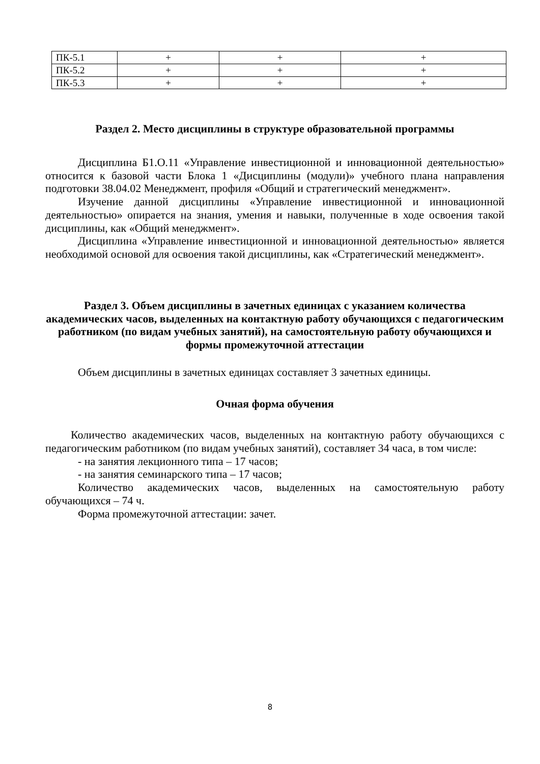| ПК-5.1 | + | + | + |
| ПК-5.2 | + | + | + |
| ПК-5.3 | + | + | + |
Раздел 2. Место дисциплины в структуре образовательной программы
Дисциплина Б1.О.11 «Управление инвестиционной и инновационной деятельностью» относится к базовой части Блока 1 «Дисциплины (модули)» учебного плана направления подготовки 38.04.02 Менеджмент, профиля «Общий и стратегический менеджмент».
Изучение данной дисциплины «Управление инвестиционной и инновационной деятельностью» опирается на знания, умения и навыки, полученные в ходе освоения такой дисциплины, как «Общий менеджмент».
Дисциплина «Управление инвестиционной и инновационной деятельностью» является необходимой основой для освоения такой дисциплины, как «Стратегический менеджмент».
Раздел 3. Объем дисциплины в зачетных единицах с указанием количества академических часов, выделенных на контактную работу обучающихся с педагогическим работником (по видам учебных занятий), на самостоятельную работу обучающихся и формы промежуточной аттестации
Объем дисциплины в зачетных единицах составляет 3 зачетных единицы.
Очная форма обучения
Количество академических часов, выделенных на контактную работу обучающихся с педагогическим работником (по видам учебных занятий), составляет 34 часа, в том числе:
- на занятия лекционного типа – 17 часов;
- на занятия семинарского типа – 17 часов;
Количество академических часов, выделенных на самостоятельную работу обучающихся – 74 ч.
Форма промежуточной аттестации: зачет.
8